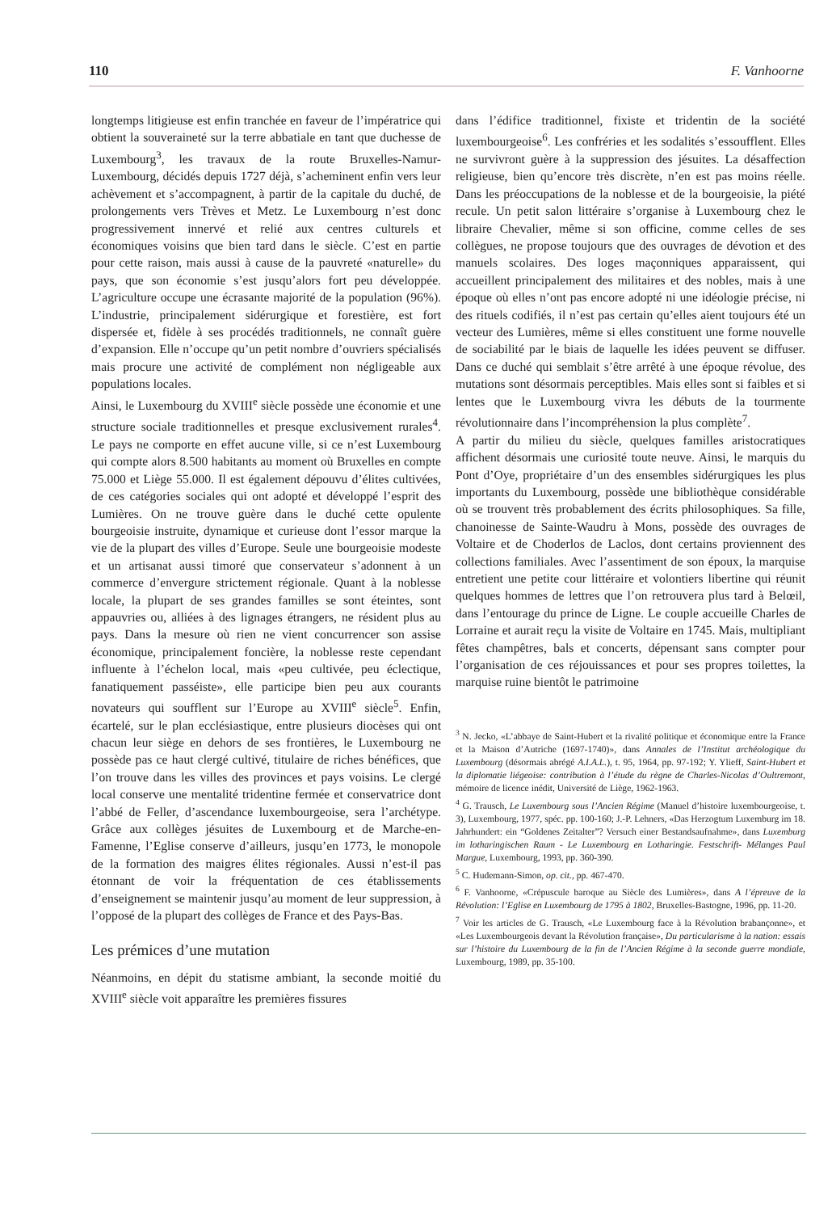110 F. Vanhoorne
longtemps litigieuse est enfin tranchée en faveur de l’impératrice qui obtient la souveraineté sur la terre abbatiale en tant que duchesse de Luxembourg<sup>3</sup>, les travaux de la route Bruxelles-Namur-Luxembourg, décidés depuis 1727 déjà, s’acheminent enfin vers leur achèvement et s’accompagnent, à partir de la capitale du duché, de prolongements vers Trèves et Metz. Le Luxembourg n’est donc progressivement innervé et relié aux centres culturels et économiques voisins que bien tard dans le siècle. C’est en partie pour cette raison, mais aussi à cause de la pauvreté «naturelle» du pays, que son économie s’est jusqu’alors fort peu développée. L’agriculture occupe une écrasante majorité de la population (96%). L’industrie, principalement sidérurgique et forestière, est fort dispersée et, fidèle à ses procédés traditionnels, ne connaît guère d’expansion. Elle n’occupe qu’un petit nombre d’ouvriers spécialisés mais procure une activité de complément non négligeable aux populations locales.
Ainsi, le Luxembourg du XVIII<sup>e</sup> siècle possède une économie et une structure sociale traditionnelles et presque exclusivement rurales<sup>4</sup>. Le pays ne comporte en effet aucune ville, si ce n’est Luxembourg qui compte alors 8.500 habitants au moment où Bruxelles en compte 75.000 et Liège 55.000. Il est également dépouvu d’élites cultivées, de ces catégories sociales qui ont adopté et développé l’esprit des Lumières. On ne trouve guère dans le duché cette opulente bourgeoisie instruite, dynamique et curieuse dont l’essor marque la vie de la plupart des villes d’Europe. Seule une bourgeoisie modeste et un artisanat aussi timoré que conservateur s’adonnent à un commerce d’envergure strictement régionale. Quant à la noblesse locale, la plupart de ses grandes familles se sont éteintes, sont appauvries ou, alliées à des lignages étrangers, ne résident plus au pays. Dans la mesure où rien ne vient concurrencer son assise économique, principalement foncière, la noblesse reste cependant influente à l’échelon local, mais «peu cultivée, peu éclectique, fanatiquement passéiste», elle participe bien peu aux courants novateurs qui soufflent sur l’Europe au XVIII<sup>e</sup> siècle<sup>5</sup>. Enfin, écartelé, sur le plan ecclésiastique, entre plusieurs diocèses qui ont chacun leur siège en dehors de ses frontières, le Luxembourg ne possède pas ce haut clergé cultivé, titulaire de riches bénéfices, que l’on trouve dans les villes des provinces et pays voisins. Le clergé local conserve une mentalité tridentine fermée et conservatrice dont l’abbé de Feller, d’ascendance luxembourgeoise, sera l’archétype. Grâce aux collèges jésuites de Luxembourg et de Marche-en-Famenne, l’Eglise conserve d’ailleurs, jusqu’en 1773, le monopole de la formation des maigres élites régionales. Aussi n’est-il pas étonnant de voir la fréquentation de ces établissements d’enseignement se maintenir jusqu’au moment de leur suppression, à l’opposé de la plupart des collèges de France et des Pays-Bas.
Les prémices d’une mutation
Néanmoins, en dépit du statisme ambiant, la seconde moitié du XVIII<sup>e</sup> siècle voit apparaître les premières fissures
dans l’édifice traditionnel, fixiste et tridentin de la société luxembourgeoise<sup>6</sup>. Les confréries et les sodalités s’essoufflent. Elles ne survivront guère à la suppression des jésuites. La désaffection religieuse, bien qu’encore très discrète, n’en est pas moins réelle. Dans les préoccupations de la noblesse et de la bourgeoisie, la piété recule. Un petit salon littéraire s’organise à Luxembourg chez le libraire Chevalier, même si son officine, comme celles de ses collègues, ne propose toujours que des ouvrages de dévotion et des manuels scolaires. Des loges maçonniques apparaissent, qui accueillent principalement des militaires et des nobles, mais à une époque où elles n’ont pas encore adopté ni une idéologie précise, ni des rituels codifiés, il n’est pas certain qu’elles aient toujours été un vecteur des Lumières, même si elles constituent une forme nouvelle de sociabilité par le biais de laquelle les idées peuvent se diffuser. Dans ce duché qui semblait s’être arrêté à une époque révolue, des mutations sont désormais perceptibles. Mais elles sont si faibles et si lentes que le Luxembourg vivra les débuts de la tourmente révolutionnaire dans l’incompréhension la plus complète<sup>7</sup>.
A partir du milieu du siècle, quelques familles aristocratiques affichent désormais une curiosité toute neuve. Ainsi, le marquis du Pont d’Oye, propriétaire d’un des ensembles sidérurgiques les plus importants du Luxembourg, possède une bibliothèque considérable où se trouvent très probablement des écrits philosophiques. Sa fille, chanoinesse de Sainte-Waudru à Mons, possède des ouvrages de Voltaire et de Choderlos de Laclos, dont certains proviennent des collections familiales. Avec l’assentiment de son époux, la marquise entretient une petite cour littéraire et volontiers libertine qui réunit quelques hommes de lettres que l’on retrouvera plus tard à Belœil, dans l’entourage du prince de Ligne. Le couple accueille Charles de Lorraine et aurait reçu la visite de Voltaire en 1745. Mais, multipliant fêtes champêtres, bals et concerts, dépensant sans compter pour l’organisation de ces réjouissances et pour ses propres toilettes, la marquise ruine bientôt le patrimoine
<sup>3</sup> N. Jecko, «L’abbaye de Saint-Hubert et la rivalité politique et économique entre la France et la Maison d’Autriche (1697-1740)», dans Annales de l’Institut archéologique du Luxembourg (désormais abrégé A.I.A.L.), t. 95, 1964, pp. 97-192; Y. Ylieff, Saint-Hubert et la diplomatie liégeoise: contribution à l’étude du règne de Charles-Nicolas d’Oultremont, mémoire de licence inédit, Université de Liège, 1962-1963.
<sup>4</sup> G. Trausch, Le Luxembourg sous l’Ancien Régime (Manuel d’histoire luxembourgeoise, t. 3), Luxembourg, 1977, spéc. pp. 100-160; J.-P. Lehners, «Das Herzogtum Luxemburg im 18. Jahrhundert: ein “Goldenes Zeitalter”? Versuch einer Bestandsaufnahme», dans Luxemburg im lotharingischen Raum - Le Luxembourg en Lotharingie. Festschrift- Mélanges Paul Margue, Luxembourg, 1993, pp. 360-390.
<sup>5</sup> C. Hudemann-Simon, op. cit., pp. 467-470.
<sup>6</sup> F. Vanhoorne, «Crépuscule baroque au Siècle des Lumières», dans A l’épreuve de la Révolution: l’Eglise en Luxembourg de 1795 à 1802, Bruxelles-Bastogne, 1996, pp. 11-20.
<sup>7</sup> Voir les articles de G. Trausch, «Le Luxembourg face à la Révolution brabançonne», et «Les Luxembourgeois devant la Révolution française», Du particularisme à la nation: essais sur l’histoire du Luxembourg de la fin de l’Ancien Régime à la seconde guerre mondiale, Luxembourg, 1989, pp. 35-100.